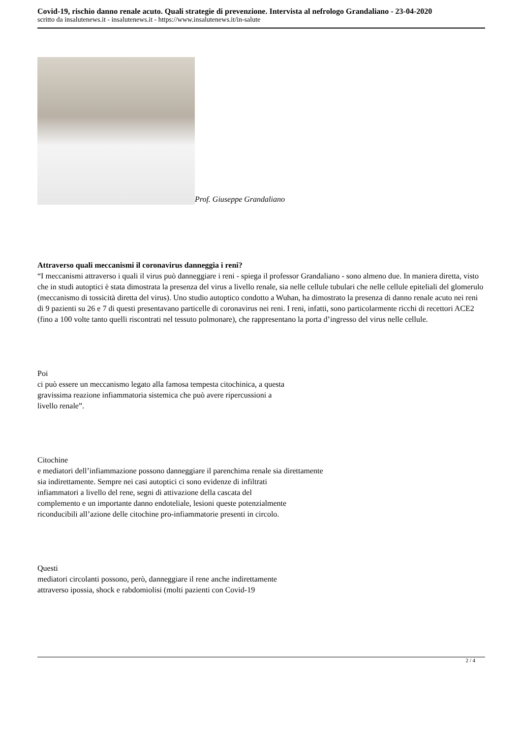Covid-19, rischio danno renale acuto. Quali strategie di prevenzione. Intervista al nefrologo Grandaliano - 23-04-2020
scritto da insalutenews.it - insalutenews.it - https://www.insalutenews.it/in-salute
Prof. Giuseppe Grandaliano
Attraverso quali meccanismi il coronavirus danneggia i reni?
“I meccanismi attraverso i quali il virus può danneggiare i reni - spiega il professor Grandaliano - sono almeno due. In maniera diretta, visto che in studi autoptici è stata dimostrata la presenza del virus a livello renale, sia nelle cellule tubulari che nelle cellule epiteliali del glomerulo (meccanismo di tossicità diretta del virus). Uno studio autoptico condotto a Wuhan, ha dimostrato la presenza di danno renale acuto nei reni di 9 pazienti su 26 e 7 di questi presentavano particelle di coronavirus nei reni. I reni, infatti, sono particolarmente ricchi di recettori ACE2 (fino a 100 volte tanto quelli riscontrati nel tessuto polmonare), che rappresentano la porta d’ingresso del virus nelle cellule.
Poi
ci può essere un meccanismo legato alla famosa tempesta citochinica, a questa
gravissima reazione infiammatoria sistemica che può avere ripercussioni a
livello renale”.
Citochine
e mediatori dell’infiammazione possono danneggiare il parenchima renale sia direttamente
sia indirettamente. Sempre nei casi autoptici ci sono evidenze di infiltrati
infiammatori a livello del rene, segni di attivazione della cascata del
complemento e un importante danno endoteliale, lesioni queste potenzialmente
riconducibili all’azione delle citochine pro-infiammatorie presenti in circolo.
Questi
mediatori circolanti possono, però, danneggiare il rene anche indirettamente
attraverso ipossia, shock e rabdomiolisi (molti pazienti con Covid-19
2 / 4